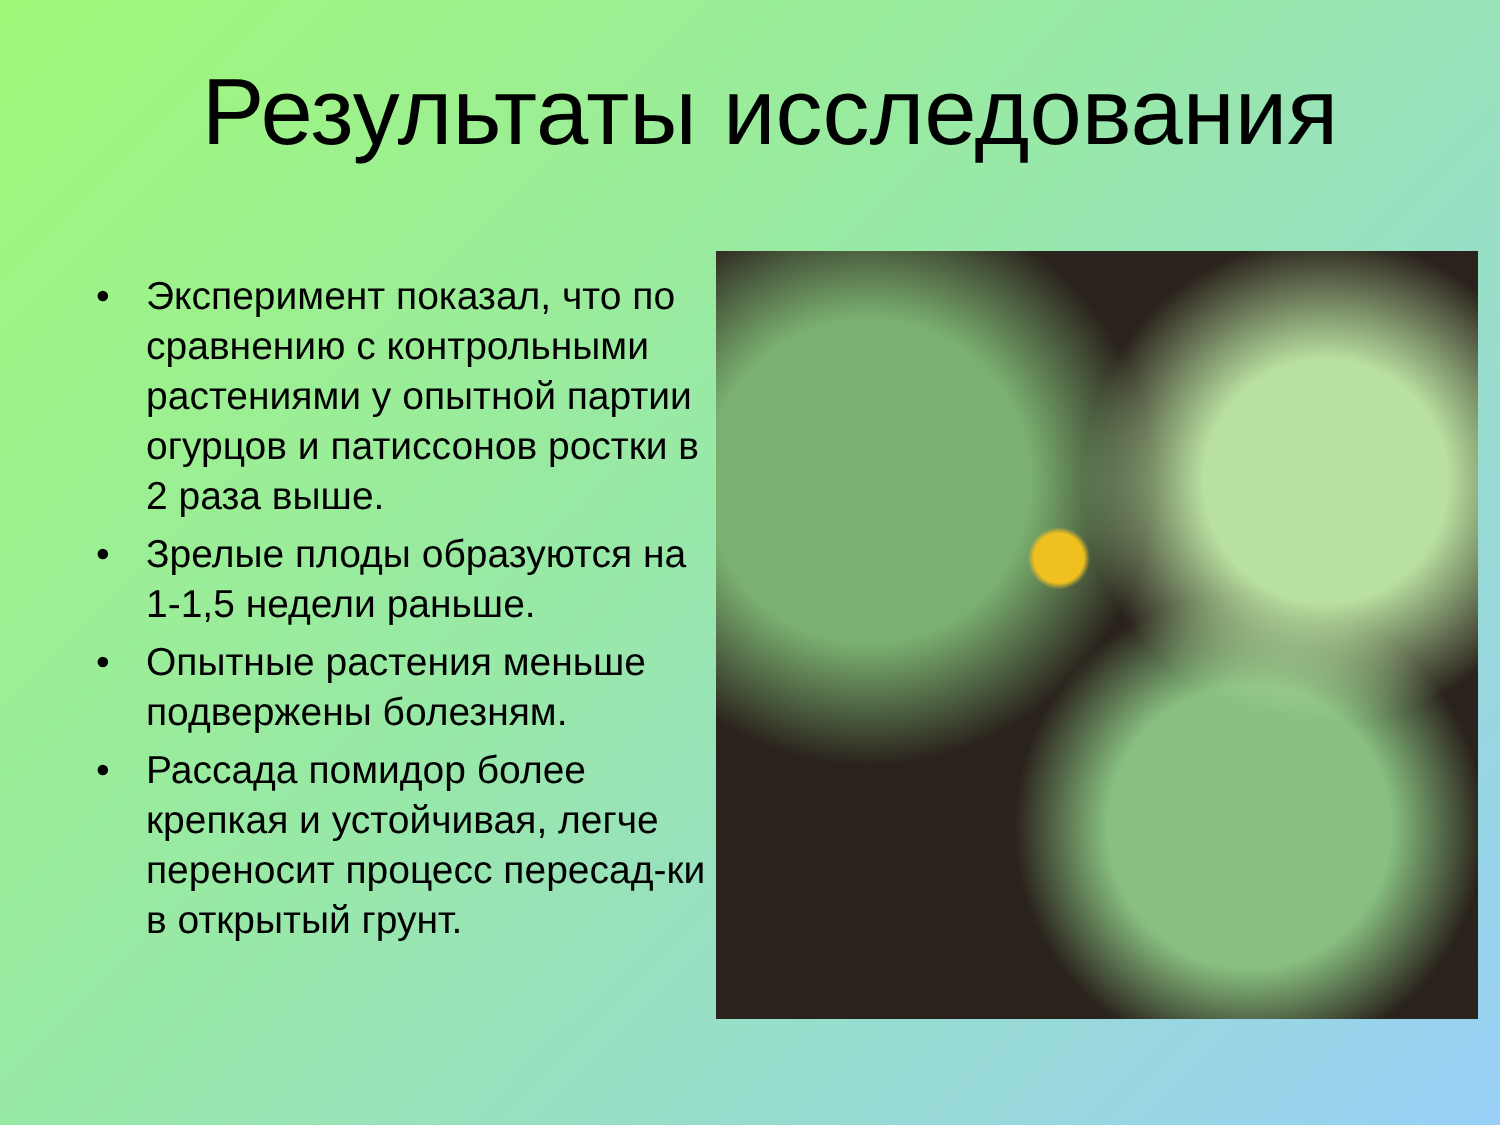Результаты исследования
• Эксперимент показал, что по сравнению с контрольными растениями у опытной партии огурцов и патиссонов ростки в 2 раза выше.
• Зрелые плоды образуются на 1-1,5 недели раньше.
• Опытные растения меньше подвержены болезням.
• Рассада помидор более крепкая и устойчивая, легче переносит процесс пересад-ки в открытый грунт.